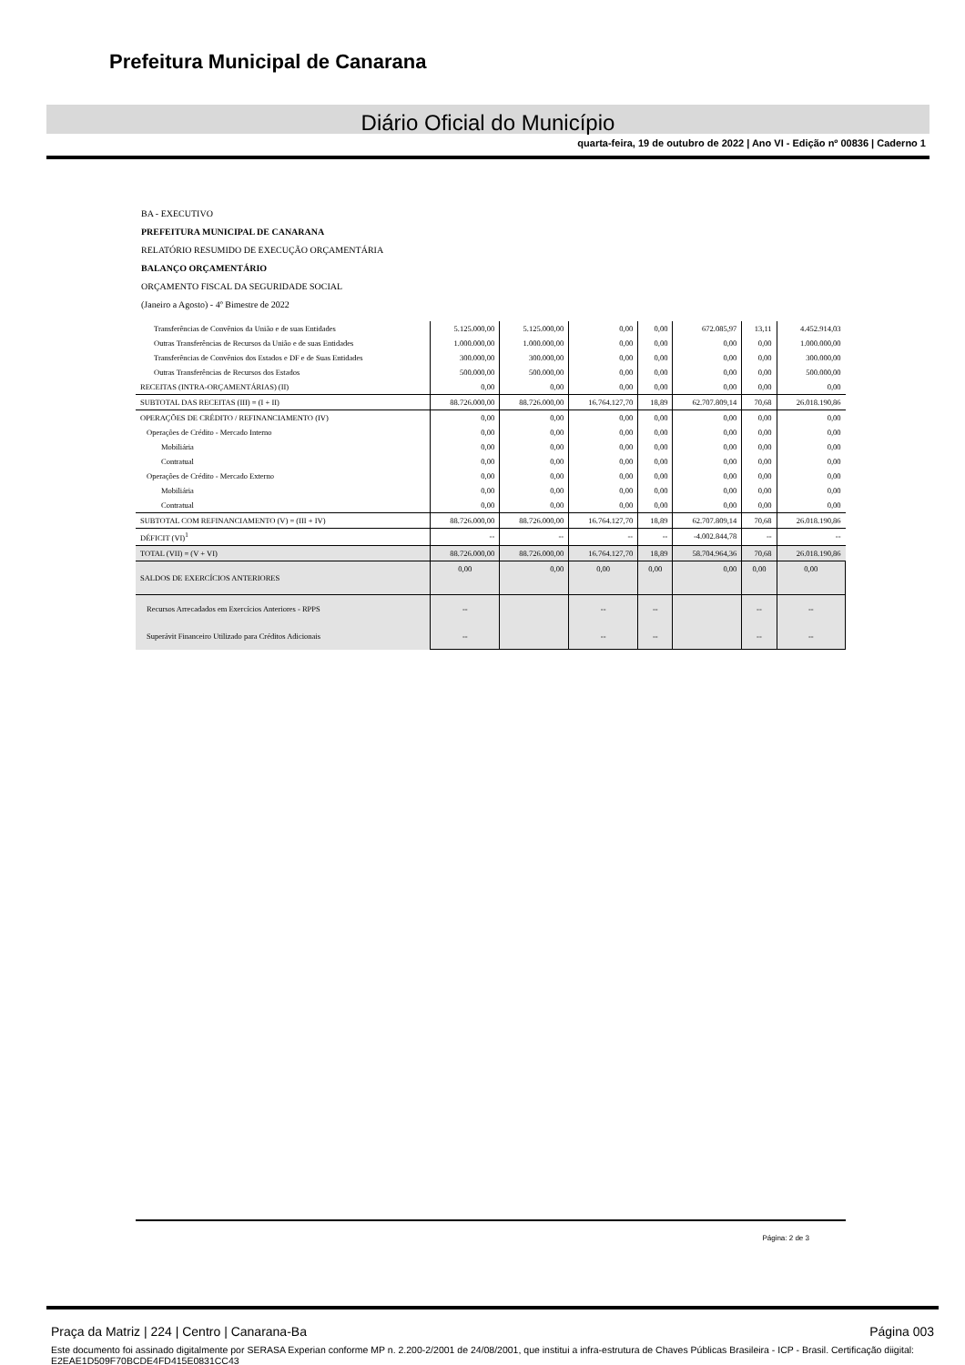Prefeitura Municipal de Canarana
Diário Oficial do Município
quarta-feira, 19 de outubro de 2022 | Ano VI - Edição nº 00836 | Caderno 1
BA - EXECUTIVO
PREFEITURA MUNICIPAL DE CANARANA
RELATÓRIO RESUMIDO DE EXECUÇÃO ORÇAMENTÁRIA
BALANÇO ORÇAMENTÁRIO
ORÇAMENTO FISCAL DA SEGURIDADE SOCIAL
(Janeiro a Agosto) - 4º Bimestre de 2022
| Transferências de Convênios da União e de suas Entidades | 5.125.000,00 | 5.125.000,00 | 0,00 | 0,00 | 672.085,97 | 13,11 | 4.452.914,03 |
| Outras Transferências de Recursos da União e de suas Entidades | 1.000.000,00 | 1.000.000,00 | 0,00 | 0,00 | 0,00 | 0,00 | 1.000.000,00 |
| Transferências de Convênios dos Estados e DF e de Suas Entidades | 300.000,00 | 300.000,00 | 0,00 | 0,00 | 0,00 | 0,00 | 300.000,00 |
| Outras Transferências de Recursos dos Estados | 500.000,00 | 500.000,00 | 0,00 | 0,00 | 0,00 | 0,00 | 500.000,00 |
| RECEITAS (INTRA-ORÇAMENTÁRIAS) (II) | 0,00 | 0,00 | 0,00 | 0,00 | 0,00 | 0,00 | 0,00 |
| SUBTOTAL DAS RECEITAS (III) = (I + II) | 88.726.000,00 | 88.726.000,00 | 16.764.127,70 | 18,89 | 62.707.809,14 | 70,68 | 26.018.190,86 |
| OPERAÇÕES DE CRÉDITO / REFINANCIAMENTO (IV) | 0,00 | 0,00 | 0,00 | 0,00 | 0,00 | 0,00 | 0,00 |
| Operações de Crédito - Mercado Interno | 0,00 | 0,00 | 0,00 | 0,00 | 0,00 | 0,00 | 0,00 |
| Mobiliária | 0,00 | 0,00 | 0,00 | 0,00 | 0,00 | 0,00 | 0,00 |
| Contratual | 0,00 | 0,00 | 0,00 | 0,00 | 0,00 | 0,00 | 0,00 |
| Operações de Crédito - Mercado Externo | 0,00 | 0,00 | 0,00 | 0,00 | 0,00 | 0,00 | 0,00 |
| Mobiliária | 0,00 | 0,00 | 0,00 | 0,00 | 0,00 | 0,00 | 0,00 |
| Contratual | 0,00 | 0,00 | 0,00 | 0,00 | 0,00 | 0,00 | 0,00 |
| SUBTOTAL COM REFINANCIAMENTO (V) = (III + IV) | 88.726.000,00 | 88.726.000,00 | 16.764.127,70 | 18,89 | 62.707.809,14 | 70,68 | 26.018.190,86 |
| DÉFICIT (VI)<sup>1</sup> | -- | -- | -- | -- | -4.002.844,78 | -- | -- |
| TOTAL (VII) = (V + VI) | 88.726.000,00 | 88.726.000,00 | 16.764.127,70 | 18,89 | 58.704.964,36 | 70,68 | 26.018.190,86 |
| SALDOS DE EXERCÍCIOS ANTERIORES | 0,00 | 0,00 | 0,00 | 0,00 | 0,00 | 0,00 | 0,00 |
| Recursos Arrecadados em Exercícios Anteriores - RPPS Superávit Financeiro Utilizado para Créditos Adicionais | -- -- | | -- -- | -- -- | | -- -- | -- -- |
Página: 2 de 3
Praça da Matriz | 224 | Centro | Canarana-Ba Página 003
Este documento foi assinado digitalmente por SERASA Experian conforme MP n. 2.200-2/2001 de 24/08/2001, que institui a infra-estrutura de Chaves Públicas Brasileira - ICP - Brasil. Certificação diigital: E2EAE1D509F70BCDE4FD415E0831CC43